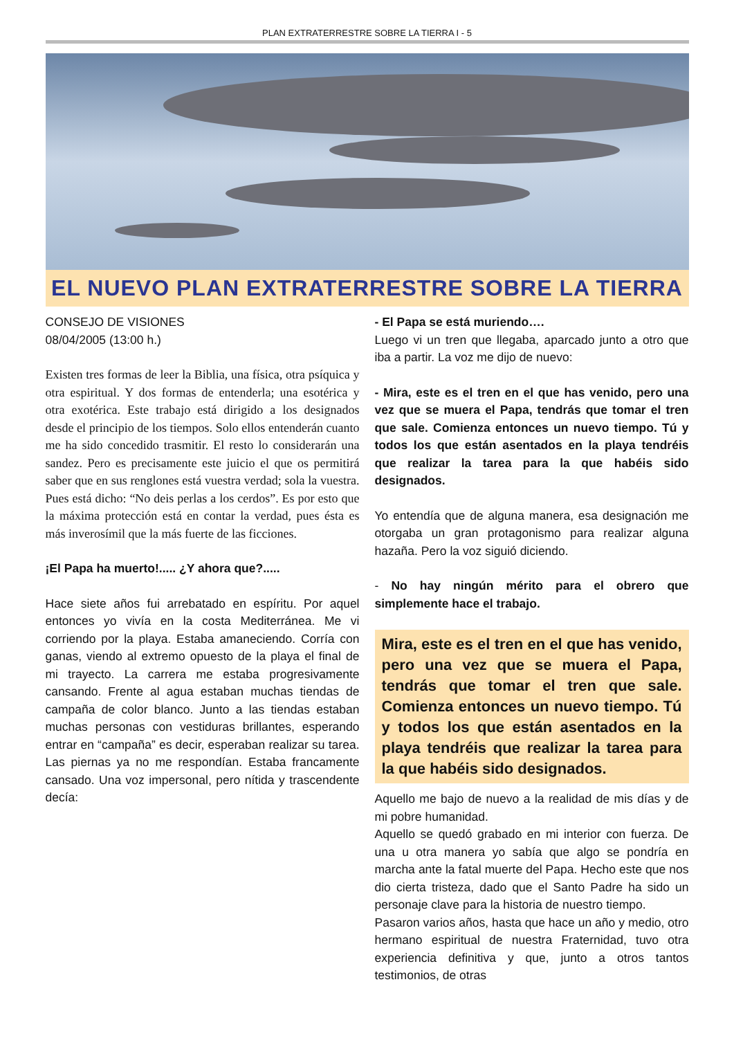PLAN EXTRATERRESTRE SOBRE LA TIERRA I - 5
EL NUEVO PLAN EXTRATERRESTRE SOBRE LA TIERRA
CONSEJO DE VISIONES
08/04/2005 (13:00 h.)
Existen tres formas de leer la Biblia, una física, otra psíquica y otra espiritual. Y dos formas de entenderla; una esotérica y otra exotérica. Este trabajo está dirigido a los designados desde el principio de los tiempos. Solo ellos entenderán cuanto me ha sido concedido trasmitir. El resto lo considerarán una sandez. Pero es precisamente este juicio el que os permitirá saber que en sus renglones está vuestra verdad; sola la vuestra. Pues está dicho: “No deis perlas a los cerdos”. Es por esto que la máxima protección está en contar la verdad, pues ésta es más inverosímil que la más fuerte de las ficciones.
¡El Papa ha muerto!..... ¿Y ahora que?.....
Hace siete años fui arrebatado en espíritu. Por aquel entonces yo vivía en la costa Mediterránea. Me vi corriendo por la playa. Estaba amaneciendo. Corría con ganas, viendo al extremo opuesto de la playa el final de mi trayecto. La carrera me estaba progresivamente cansando. Frente al agua estaban muchas tiendas de campaña de color blanco. Junto a las tiendas estaban muchas personas con vestiduras brillantes, esperando entrar en “campaña” es decir, esperaban realizar su tarea. Las piernas ya no me respondían. Estaba francamente cansado. Una voz impersonal, pero nítida y trascendente decía:
- El Papa se está muriendo….
Luego vi un tren que llegaba, aparcado junto a otro que iba a partir. La voz me dijo de nuevo:
- Mira, este es el tren en el que has venido, pero una vez que se muera el Papa, tendrás que tomar el tren que sale. Comienza entonces un nuevo tiempo. Tú y todos los que están asentados en la playa tendréis que realizar la tarea para la que habéis sido designados.
Yo entendía que de alguna manera, esa designación me otorgaba un gran protagonismo para realizar alguna hazaña. Pero la voz siguió diciendo.
- No hay ningún mérito para el obrero que simplemente hace el trabajo.
Mira, este es el tren en el que has venido, pero una vez que se muera el Papa, tendrás que tomar el tren que sale. Comienza entonces un nuevo tiempo. Tú y todos los que están asentados en la playa tendréis que realizar la tarea para la que habéis sido designados.
Aquello me bajo de nuevo a la realidad de mis días y de mi pobre humanidad.
Aquello se quedó grabado en mi interior con fuerza. De una u otra manera yo sabía que algo se pondría en marcha ante la fatal muerte del Papa. Hecho este que nos dio cierta tristeza, dado que el Santo Padre ha sido un personaje clave para la historia de nuestro tiempo.
Pasaron varios años, hasta que hace un año y medio, otro hermano espiritual de nuestra Fraternidad, tuvo otra experiencia definitiva y que, junto a otros tantos testimonios, de otras